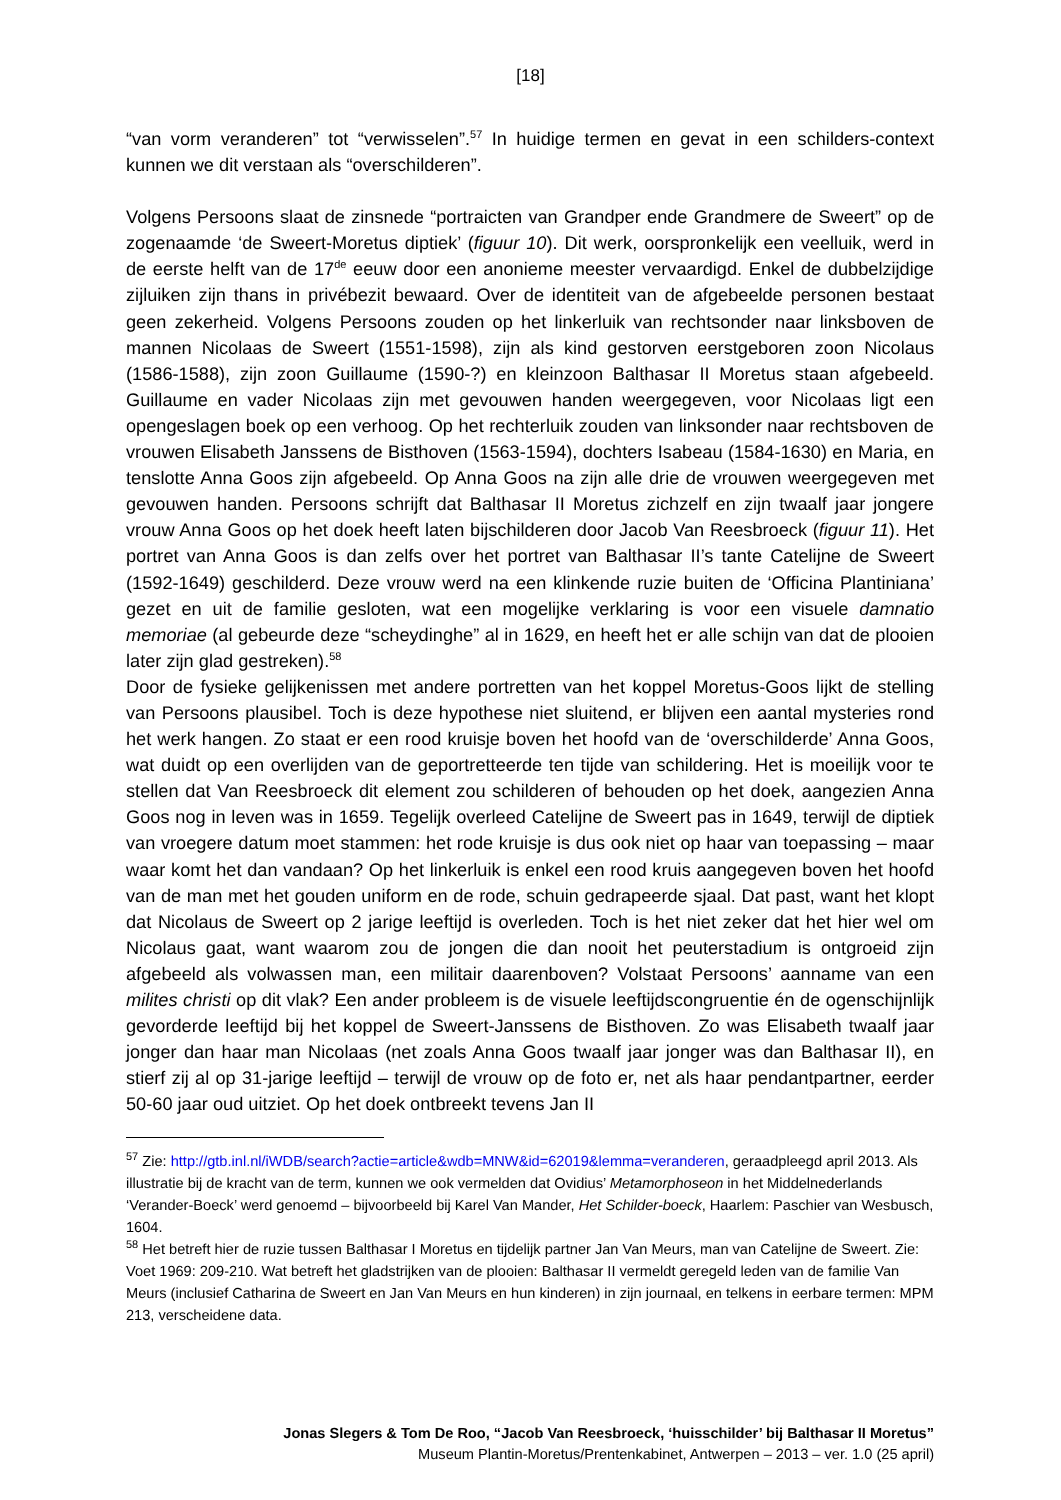[18]
“van vorm veranderen” tot “verwisselen”.<sup>57</sup> In huidige termen en gevat in een schilders-context kunnen we dit verstaan als “overschilderen”.
Volgens Persoons slaat de zinsnede “portraicten van Grandper ende Grandmere de Sweert” op de zogenaamde ‘de Sweert-Moretus diptiek’ (figuur 10). Dit werk, oorspronkelijk een veelluik, werd in de eerste helft van de 17<sup>de</sup> eeuw door een anonieme meester vervaardigd. Enkel de dubbelzijdige zijluiken zijn thans in privébezit bewaard. Over de identiteit van de afgebeelde personen bestaat geen zekerheid. Volgens Persoons zouden op het linkerluik van rechtsonder naar linksboven de mannen Nicolaas de Sweert (1551-1598), zijn als kind gestorven eerstgeboren zoon Nicolaus (1586-1588), zijn zoon Guillaume (1590-?) en kleinzoon Balthasar II Moretus staan afgebeeld. Guillaume en vader Nicolaas zijn met gevouwen handen weergegeven, voor Nicolaas ligt een opengeslagen boek op een verhoog. Op het rechterluik zouden van linksonder naar rechtsboven de vrouwen Elisabeth Janssens de Bisthoven (1563-1594), dochters Isabeau (1584-1630) en Maria, en tenslotte Anna Goos zijn afgebeeld. Op Anna Goos na zijn alle drie de vrouwen weergegeven met gevouwen handen. Persoons schrijft dat Balthasar II Moretus zichzelf en zijn twaalf jaar jongere vrouw Anna Goos op het doek heeft laten bijschilderen door Jacob Van Reesbroeck (figuur 11). Het portret van Anna Goos is dan zelfs over het portret van Balthasar II’s tante Catelijne de Sweert (1592-1649) geschilderd. Deze vrouw werd na een klinkende ruzie buiten de ‘Officina Plantiniana’ gezet en uit de familie gesloten, wat een mogelijke verklaring is voor een visuele damnatio memoriae (al gebeurde deze “scheydinghe” al in 1629, en heeft het er alle schijn van dat de plooien later zijn glad gestreken).<sup>58</sup>
Door de fysieke gelijkenissen met andere portretten van het koppel Moretus-Goos lijkt de stelling van Persoons plausibel. Toch is deze hypothese niet sluitend, er blijven een aantal mysteries rond het werk hangen. Zo staat er een rood kruisje boven het hoofd van de ‘overschilderde’ Anna Goos, wat duidt op een overlijden van de geportretteerde ten tijde van schildering. Het is moeilijk voor te stellen dat Van Reesbroeck dit element zou schilderen of behouden op het doek, aangezien Anna Goos nog in leven was in 1659. Tegelijk overleed Catelijne de Sweert pas in 1649, terwijl de diptiek van vroegere datum moet stammen: het rode kruisje is dus ook niet op haar van toepassing – maar waar komt het dan vandaan? Op het linkerluik is enkel een rood kruis aangegeven boven het hoofd van de man met het gouden uniform en de rode, schuin gedrapeerde sjaal. Dat past, want het klopt dat Nicolaus de Sweert op 2 jarige leeftijd is overleden. Toch is het niet zeker dat het hier wel om Nicolaus gaat, want waarom zou de jongen die dan nooit het peuterstadium is ontgroeid zijn afgebeeld als volwassen man, een militair daarenboven? Volstaat Persoons’ aanname van een milites christi op dit vlak? Een ander probleem is de visuele leeftijdscongruentie én de ogenschijnlijk gevorderde leeftijd bij het koppel de Sweert-Janssens de Bisthoven. Zo was Elisabeth twaalf jaar jonger dan haar man Nicolaas (net zoals Anna Goos twaalf jaar jonger was dan Balthasar II), en stierf zij al op 31-jarige leeftijd – terwijl de vrouw op de foto er, net als haar pendantpartner, eerder 50-60 jaar oud uitziet. Op het doek ontbreekt tevens Jan II
<sup>57</sup> Zie: http://gtb.inl.nl/iWDB/search?actie=article&wdb=MNW&id=62019&lemma=veranderen, geraadpleegd april 2013. Als illustratie bij de kracht van de term, kunnen we ook vermelden dat Ovidius’ Metamorphoseon in het Middelnederlands ‘Verander-Boeck’ werd genoemd – bijvoorbeeld bij Karel Van Mander, Het Schilder-boeck, Haarlem: Paschier van Wesbusch, 1604.
<sup>58</sup> Het betreft hier de ruzie tussen Balthasar I Moretus en tijdelijk partner Jan Van Meurs, man van Catelijne de Sweert. Zie: Voet 1969: 209-210. Wat betreft het gladstrijken van de plooien: Balthasar II vermeldt geregeld leden van de familie Van Meurs (inclusief Catharina de Sweert en Jan Van Meurs en hun kinderen) in zijn journaal, en telkens in eerbare termen: MPM 213, verscheidene data.
Jonas Slegers & Tom De Roo, “Jacob Van Reesbroeck, ‘huisschilder’ bij Balthasar II Moretus”
Museum Plantin-Moretus/Prentenkabinet, Antwerpen – 2013 – ver. 1.0 (25 april)